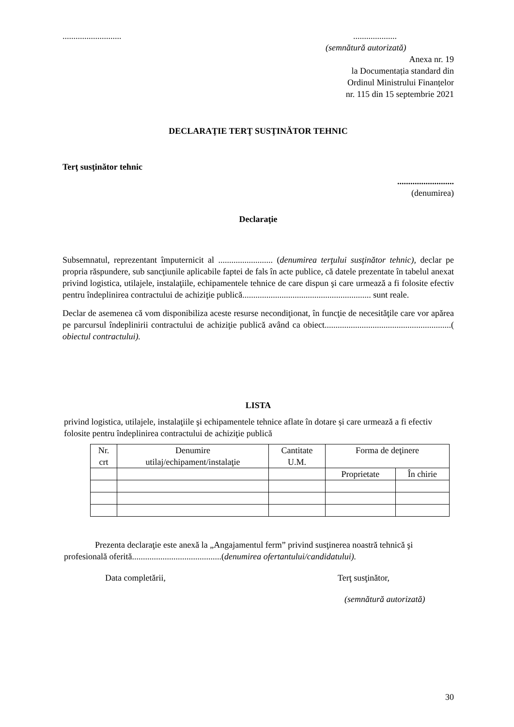...............................................
(semnătură autorizată)
Anexa nr. 19
la Documentația standard din
Ordinul Ministrului Finanțelor
nr. 115 din 15 septembrie 2021
DECLARAŢIE TERŢ SUSŢINĂTOR TEHNIC
Terţ susţinător tehnic
..........................
(denumirea)
Declaraţie
Subsemnatul, reprezentant împuternicit al ......................... (denumirea terţului susţinător tehnic), declar pe propria răspundere, sub sancţiunile aplicabile faptei de fals în acte publice, că datele prezentate în tabelul anexat privind logistica, utilajele, instalaţiile, echipamentele tehnice de care dispun şi care urmează a fi folosite efectiv pentru îndeplinirea contractului de achiziţie publică........................................................... sunt reale.
Declar de asemenea că vom disponibiliza aceste resurse necondiţionat, în funcţie de necesităţile care vor apărea pe parcursul îndeplinirii contractului de achiziţie publică având ca obiect..........................................................( obiectul contractului).
LISTA
privind logistica, utilajele, instalaţiile şi echipamentele tehnice aflate în dotare și care urmează a fi efectiv folosite pentru îndeplinirea contractului de achiziţie publică
| Nr. crt | Denumire utilaj/echipament/instalaţie | Cantitate U.M. | Forma de deţinere | |
| --- | --- | --- | --- | --- |
| | | | Proprietate | În chirie |
Prezenta declaraţie este anexă la „Angajamentul ferm” privind susţinerea noastră tehnică şi profesională oferită.........................................(denumirea ofertantului/candidatului).
Data completării, Terţ susţinător,
(semnătură autorizată)
30